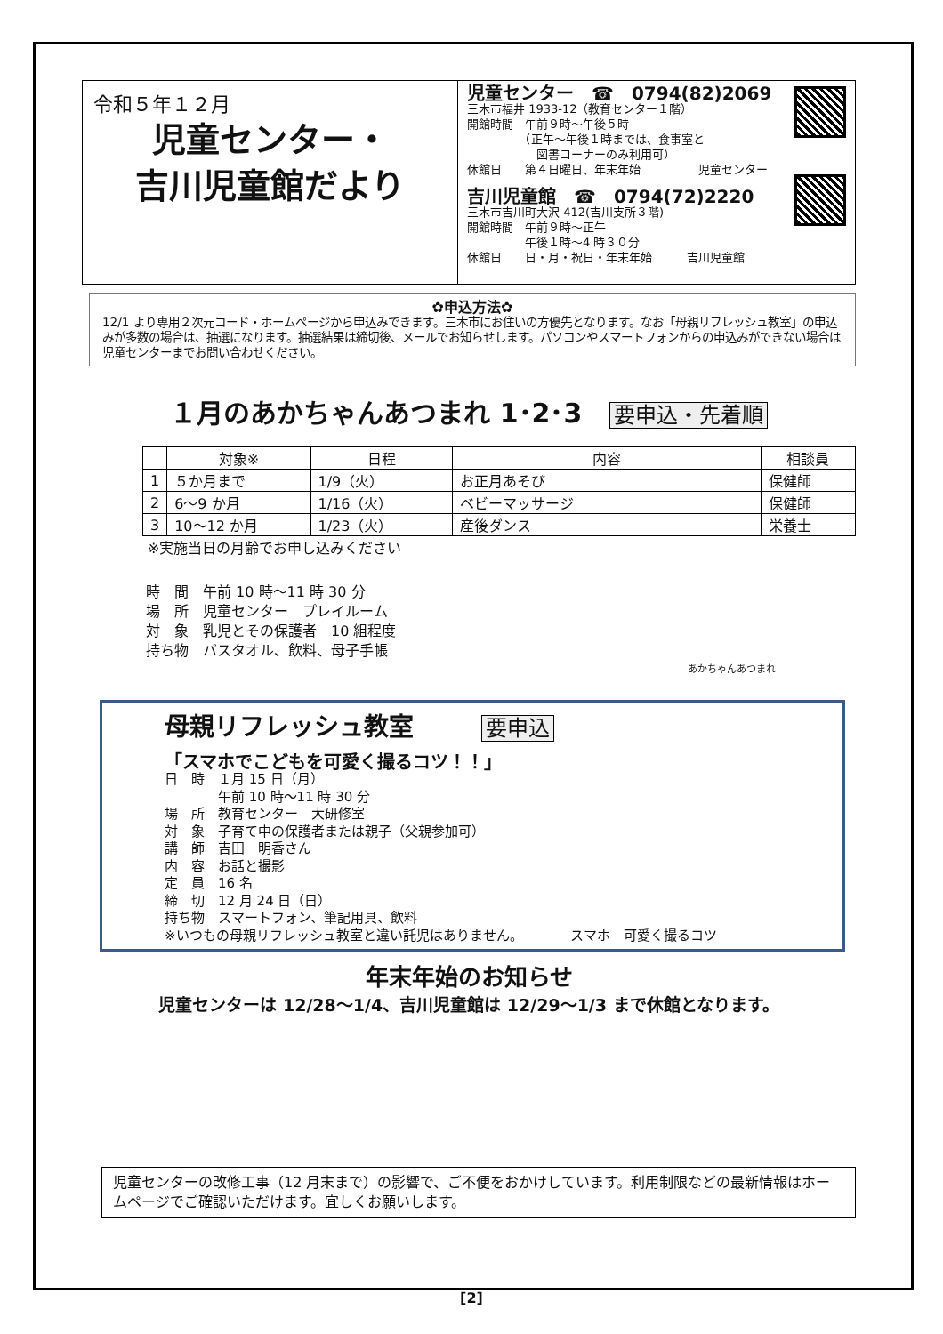令和５年１２月
児童センター・
吉川児童館だより
児童センター　☎　0794(82)2069
三木市福井 1933-12（教育センター１階）
開館時間　午前９時～午後５時
　　　　　（正午～午後１時までは、食事室と
　　　　　　図書コーナーのみ利用可）
休館日　　第４日曜日、年末年始　　　　　児童センター
吉川児童館　☎　0794(72)2220
三木市吉川町大沢 412(吉川支所３階)
開館時間　午前９時～正午
　　　　　午後１時～4 時３０分
休館日　　日・月・祝日・年末年始　　　吉川児童館
✿申込方法✿
12/1 より専用２次元コード・ホームページから申込みできます。三木市にお住いの方優先となります。なお「母親リフレッシュ教室」の申込みが多数の場合は、抽選になります。抽選結果は締切後、メールでお知らせします。パソコンやスマートフォンからの申込みができない場合は児童センターまでお問い合わせください。
１月のあかちゃんあつまれ 1･2･3 要申込・先着順
| | 対象※ | 日程 | 内容 | 相談員 |
| --- | --- | --- | --- | --- |
| 1 | ５か月まで | 1/9（火） | お正月あそび | 保健師 |
| 2 | 6～9 か月 | 1/16（火） | ベビーマッサージ | 保健師 |
| 3 | 10～12 か月 | 1/23（火） | 産後ダンス | 栄養士 |
※実施当日の月齢でお申し込みください
時　間　午前 10 時～11 時 30 分
場　所　児童センター　プレイルーム
対　象　乳児とその保護者　10 組程度
持ち物　バスタオル、飲料、母子手帳
あかちゃんあつまれ
母親リフレッシュ教室　　要申込
「スマホでこどもを可愛く撮るコツ！！」
日　時　１月 15 日（月）
　　　　午前 10 時～11 時 30 分
場　所　教育センター　大研修室
対　象　子育て中の保護者または親子（父親参加可）
講　師　吉田　明香さん
内　容　お話と撮影
定　員　16 名
締　切　12 月 24 日（日）
持ち物　スマートフォン、筆記用具、飲料
※いつもの母親リフレッシュ教室と違い託児はありません。　　　　スマホ　可愛く撮るコツ
年末年始のお知らせ
児童センターは 12/28～1/4、吉川児童館は 12/29～1/3 まで休館となります。
児童センターの改修工事（12 月末まで）の影響で、ご不便をおかけしています。利用制限などの最新情報はホームページでご確認いただけます。宜しくお願いします。
[2]